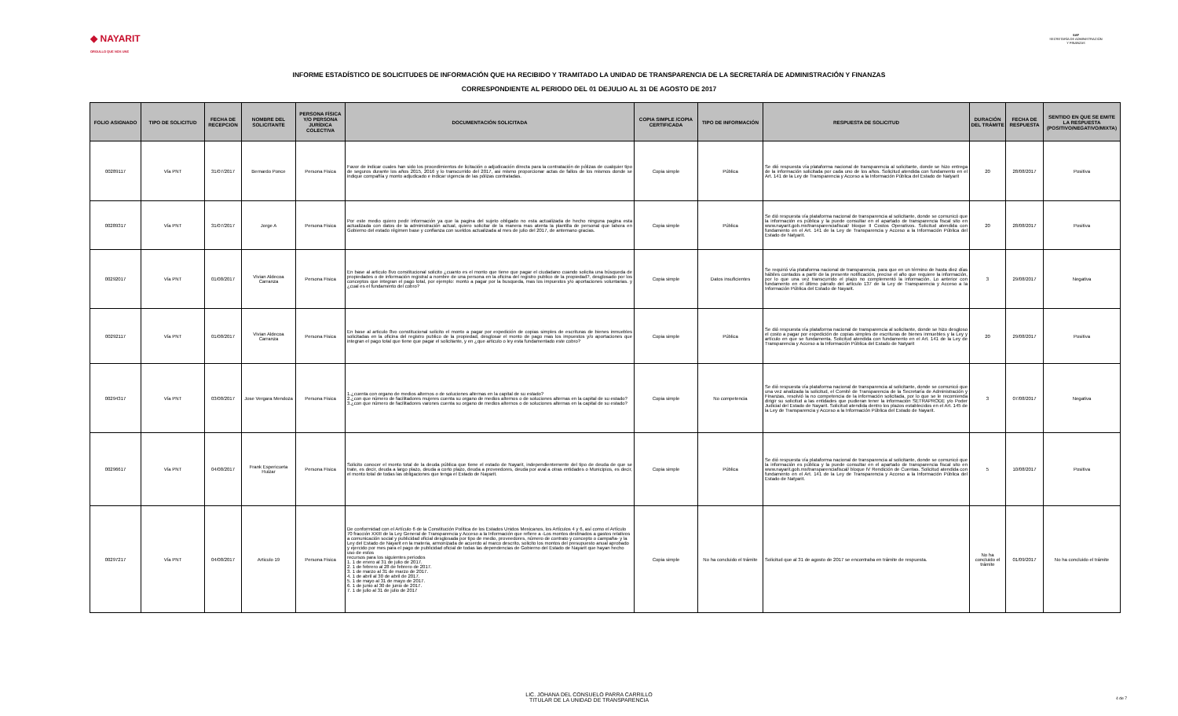◆ NAYARIT
ORGULLO QUE NOS UNE
SAF
SECRETARÍA DE ADMINISTRACIÓN Y FINANZAS
INFORME ESTADÍSTICO DE SOLICITUDES DE INFORMACIÓN QUE HA RECIBIDO Y TRAMITADO LA UNIDAD DE TRANSPARENCIA DE LA SECRETARÍA DE ADMINISTRACIÓN Y FINANZAS
CORRESPONDIENTE AL PERIODO DEL 01 DEJULIO AL 31 DE AGOSTO DE 2017
| FOLIO ASIGNADO | TIPO DE SOLICITUD | FECHA DE RECEPCION | NOMBRE DEL SOLICITANTE | PERSONA FÍSICA Y/O PERSONA JURÍDICA COLECTIVA | DOCUMENTACIÓN SOLICITADA | COPIA SIMPLE /COPIA CERTIFICADA | TIPO DE INFORMACIÓN | RESPUESTA DE SOLICITUD | DURACIÓN DEL TRÁMITE | FECHA DE RESPUESTA | SENTIDO EN QUE SE EMITE LA RESPUESTA (POSITIVO/NEGATIVO/MIXTA) |
| --- | --- | --- | --- | --- | --- | --- | --- | --- | --- | --- | --- |
| 00289117 | Vía PNT | 31/07/2017 | Bernardo Ponce | Persona Fisica | Favor de indicar cuales han sido los procedimientos de licitación o adjudicación directa para la contratación de pólizas de cualquier tipo de seguros durante los años 2015, 2016 y lo transcurrido del 2017, asi mismo proporcionar actas de fallos de los mismos donde se indique compañía y monto adjudicado e indicar vigencia de las pólizas contratadas. | Copia simple | Pública | Se dió respuesta vía plataforma nacional de transparencia al solicitante, donde se hizo entrega de la información solicitada por cada uno de los años. Solicitud atendida con fundamento en el Art. 141 de la Ley de Transparencia y Acceso a la Información Pública del Estado de Natyarit | 20 | 28/08/2017 | Positiva |
| 00289317 | Vía PNT | 31/07/2017 | Jorge A | Persona Fisica | Por este medio quiero pedir información ya que la pagina del sujeto obligado no esta actualizada de hecho ninguna pagina esta actualizada con datos de la administración actual, quiero solicitar de la manera mas atenta la plantilla de personal que labora en Gobierno del estado régimen base y confianza con sueldos actualizada al mes de julio del 2017, de antemano gracias. | Copia simple | Pública | Se dió respuesta vía plataforma nacional de transparencia al solicitante, donde se comunicó que la información es pública y la puede consultar en el apartado de transparencia fiscal sito en www.nayarit.gob.mx/transparenciafiscal/ bloque II Costos Operativos. Solicitud atendida con fundamento en el Art. 141 de la Ley de Transparencia y Acceso a la Información Pública del Estado de Natyarit. | 20 | 28/08/2017 | Positiva |
| 00292017 | Vía PNT | 01/08/2017 | Vivian Aldecoa Carranza | Persona Fisica | En base al articulo 8vo constitucional solicito ¿cuanto es el monto que tiene que pagar el ciudadano cuando solicita una búsqueda de propiedades o de información registral a nombre de una persona en la oficina del registro publico de la propiedad?, desglosado por los conceptos que integran el pago total, por ejemplo: monto a pagar por la busqueda, mas los impuestos y/o aportaciones voluntarias. y ¿cual es el fundamento del cobro? | Copia simple | Datos insuficientes | Se requirió vía plataforma nacional de transparencia, para que en un término de hasta diez días hábiles contados a partir de la presente notificación, precise el año que requiere la información, por lo que una vez transcurrido el plazo no complementó la información. Lo anterior con fundamento en el último párrafo del artículo 137 de la Ley de Transparencia y Acceso a la Información Pública del Estado de Nayarit. | 3 | 29/08/2017 | Negativa |
| 00292117 | Vía PNT | 01/08/2017 | Vivian Aldecoa Carranza | Persona Fisica | En base al articulo 8vo constitucional solicito el monto a pagar por expedición de copias simples de escrituras de bienes inmuebles solicitadas en la oficina del registro publico de la propiedad, desglosar el monto de pago mas los impuestos y/o aportaciones que integran el pago total que tiene que pagar el solicitante, y en ¿que articulo o ley esta fundamentado este cobro? | Copia simple | Pública | Se dió respuesta vía plataforma nacional de transparencia al solicitante, donde se hizo desgloso el costo a pagar por expedición de copias simples de escrituras de bienes inmuebles y la Ley y artículo en que se fundamenta. Solicitud atendida con fundamento en el Art. 141 de la Ley de Transparencia y Acceso a la Información Pública del Estado de Natyarit | 20 | 29/08/2017 | Positiva |
| 00294317 | Vía PNT | 03/08/2017 | Jose Vergara Mendoza | Persona Fisica | 1.¿cuenta con organo de medios alternos o de soluciones alternas en la capital de su estado? 2.¿con que número de facilitadores mujeres cuenta su organo de medios alternos o de soluciones alternas en la capital de su estado? 3.¿con que número de facilitadores varones cuenta su organo de medios alternos o de soluciones alternas en la capital de su estado? | Copia simple | No competencia | Se dió respuesta vía plataforma nacional de transparencia al solicitante, donde se comunicó que una vez analizada la solicitud, el Comité de Transparencia de la Secretaría de Administración y Finanzas, resolvió la no competencia de la información solicitada, por lo que se le recomienda dirigir su solicitud a las entidades que pudieran tener la información SETRAPRODE y/o Poder Judicial del Estado de Nayarit. Solicitud atendida dentro los plazos establecidos en el Art. 145 de la Ley de Transparencia y Acceso a la Información Pública del Estado de Nayarit. | 3 | 07/08/2017 | Negativa |
| 00296617 | Vía PNT | 04/08/2017 | Frank Espericueta Huizar | Persona Fisica | Solicito conocer el monto total de la deuda pública que tiene el estado de Nayarit, independientemente del tipo de deuda de que se trate, es decir, deuda a largo plazo, deuda a corto plazo, deuda a proveedores, deuda por aval a otras entidades o Municipios, es decir, el monto total de todas las obligaciones que tenga el Estado de Nayarit. | Copia simple | Pública | Se dió respuesta vía plataforma nacional de transparencia al solicitante, donde se comunicó que la información es pública y la puede consultar en el apartado de transparencia fiscal sito en www.nayarit.gob.mx/transparenciafiscal/ bloque IV Rendición de Cuentas. Solicitud atendida con fundamento en el Art. 141 de la Ley de Transparencia y Acceso a la Información Pública del Estado de Natyarit. | 5 | 10/08/2017 | Positiva |
| 00297217 | Vía PNT | 04/08/2017 | Articulo 19 | Persona Fisica | De conformidad con el Artículo 6 de la Constitución Política de los Estados Unidos Mexicanos, los Artículos 4 y 6, así como el Artículo 70 fracción XXIII de la Ley General de Transparencia y Acceso a la Información que refiere a -Los montos destinados a gastos relativos a comunicación social y publicidad oficial desglosada por tipo de medio, proveedores, número de contrato y concepto o campaña- y la Ley del Estado de Nayarit en la materia, armonizada de acuerdo al marco descrito, solicito los montos del presupuesto anual aprobado y ejercido por mes para el pago de publicidad oficial de todas las dependencias de Gobierno del Estado de Nayarit que hayan hecho uso de estos recursos para los siguientes periodos 1. 1 de enero al 31 de julio de 2017. 2. 1 de febrero al 28 de febrero de 2017. 3. 1 de marzo al 31 de marzo de 2017. 4. 1 de abril al 30 de abril de 2017. 5. 1 de mayo al 31 de mayo de 2017. 6. 1 de junio al 30 de junio de 2017. 7. 1 de julio al 31 de julio de 2017 | Copia simple | No ha concluido el trámite | Solicitud que al 31 de agosto de 2017 se encontraba en trámite de respuesta. | No ha concluido el trámite | 01/09/2017 | No ha concluido el trámite |
LIC. JOHANA DEL CONSUELO PARRA CARRILLO
TITULAR DE LA UNIDAD DE TRANSPARENCIA
4 de 7